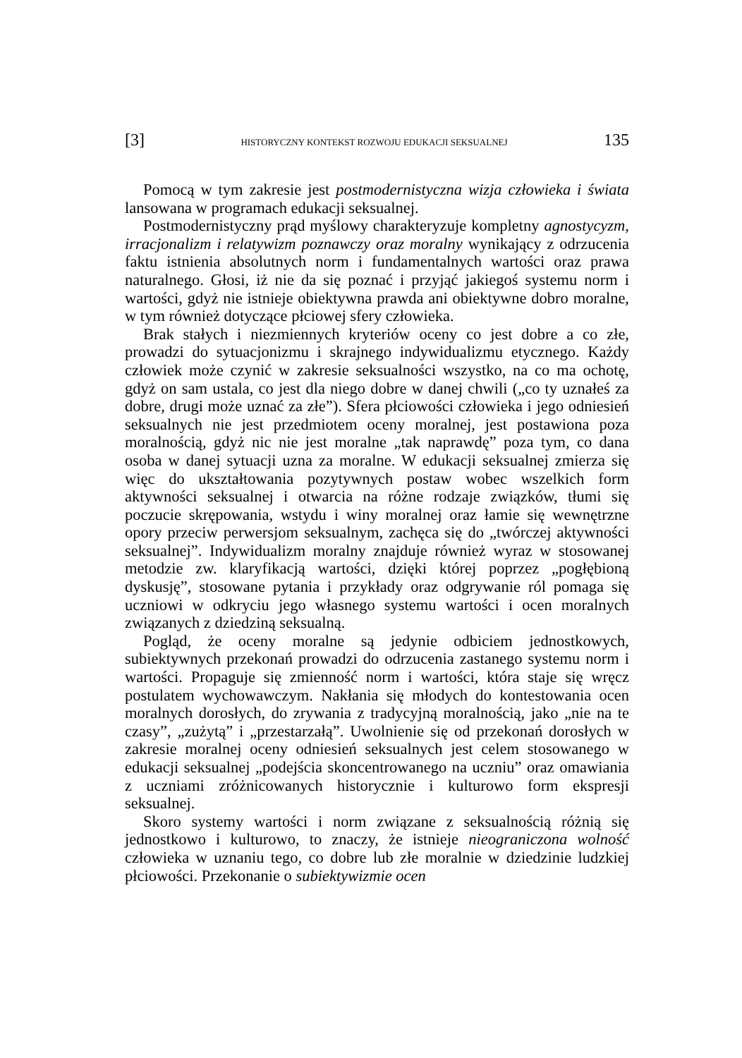[3] HISTORYCZNY KONTEKST ROZWOJU EDUKACJI SEKSUALNEJ 135
Pomocą w tym zakresie jest postmodernistyczna wizja człowieka i świata lansowana w programach edukacji seksualnej.
Postmodernistyczny prąd myślowy charakteryzuje kompletny agnostycyzm, irracjonalizm i relatywizm poznawczy oraz moralny wynikający z odrzucenia faktu istnienia absolutnych norm i fundamentalnych wartości oraz prawa naturalnego. Głosi, iż nie da się poznać i przyjąć jakiegoś systemu norm i wartości, gdyż nie istnieje obiektywna prawda ani obiektywne dobro moralne, w tym również dotyczące płciowej sfery człowieka.
Brak stałych i niezmiennych kryteriów oceny co jest dobre a co złe, prowadzi do sytuacjonizmu i skrajnego indywidualizmu etycznego. Każdy człowiek może czynić w zakresie seksualności wszystko, na co ma ochotę, gdyż on sam ustala, co jest dla niego dobre w danej chwili („co ty uznałeś za dobre, drugi może uznać za złe”). Sfera płciowości człowieka i jego odniesień seksualnych nie jest przedmiotem oceny moralnej, jest postawiona poza moralnością, gdyż nic nie jest moralne „tak naprawdę” poza tym, co dana osoba w danej sytuacji uzna za moralne. W edukacji seksualnej zmierza się więc do ukształtowania pozytywnych postaw wobec wszelkich form aktywności seksualnej i otwarcia na różne rodzaje związków, tłumi się poczucie skrępowania, wstydu i winy moralnej oraz łamie się wewnętrzne opory przeciw perwersjom seksualnym, zachęca się do „twórczej aktywności seksualnej”. Indywidualizm moralny znajduje również wyraz w stosowanej metodzie zw. klaryfikacją wartości, dzięki której poprzez „pogłębioną dyskusję”, stosowane pytania i przykłady oraz odgrywanie ról pomaga się uczniowi w odkryciu jego własnego systemu wartości i ocen moralnych związanych z dziedziną seksualną.
Pogląd, że oceny moralne są jedynie odbiciem jednostkowych, subiektywnych przekonań prowadzi do odrzucenia zastanego systemu norm i wartości. Propaguje się zmienność norm i wartości, która staje się wręcz postulatem wychowawczym. Nakłania się młodych do kontestowania ocen moralnych dorosłych, do zrywania z tradycyjną moralnością, jako „nie na te czasy”, „zużytą” i „przestarzałą”. Uwolnienie się od przekonań dorosłych w zakresie moralnej oceny odniesień seksualnych jest celem stosowanego w edukacji seksualnej „podejścia skoncentrowanego na uczniu” oraz omawiania z uczniami zróżnicowanych historycznie i kulturowo form ekspresji seksualnej.
Skoro systemy wartości i norm związane z seksualnością różnią się jednostkowo i kulturowo, to znaczy, że istnieje nieograniczona wolność człowieka w uznaniu tego, co dobre lub złe moralnie w dziedzinie ludzkiej płciowości. Przekonanie o subiektywizmie ocen